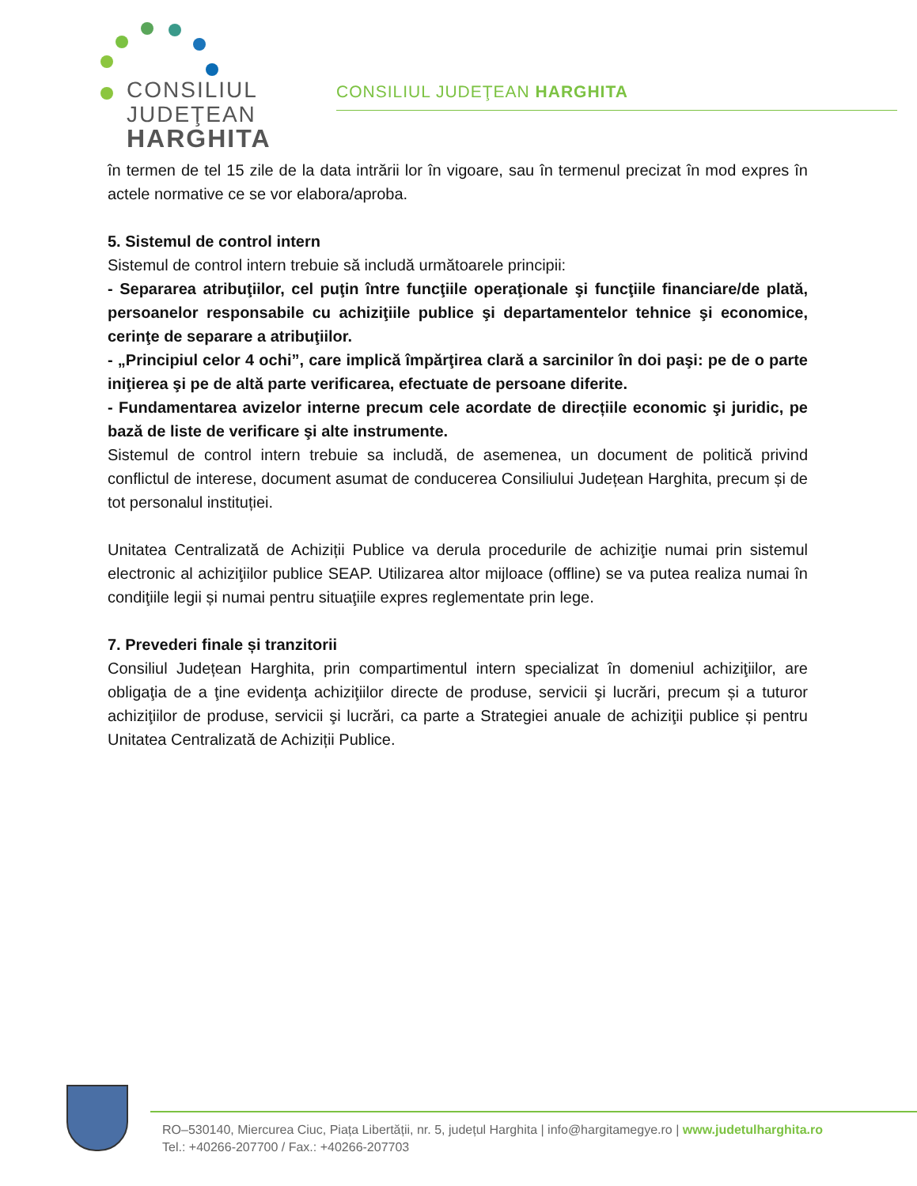CONSILIUL
JUDEŢEAN
HARGHITA
CONSILIUL JUDEŢEAN HARGHITA
în termen de tel 15 zile de la data intrării lor în vigoare, sau în termenul precizat în mod expres în actele normative ce se vor elabora/aproba.
5. Sistemul de control intern
Sistemul de control intern trebuie să includă următoarele principii:
- Separarea atribuţiilor, cel puţin între funcţiile operaţionale şi funcţiile financiare/de plată, persoanelor responsabile cu achiziţiile publice şi departamentelor tehnice şi economice, cerinţe de separare a atribuţiilor.
- „Principiul celor 4 ochi”, care implică împărţirea clară a sarcinilor în doi paşi: pe de o parte iniţierea şi pe de altă parte verificarea, efectuate de persoane diferite.
- Fundamentarea avizelor interne precum cele acordate de direcțiile economic şi juridic, pe bază de liste de verificare şi alte instrumente.
Sistemul de control intern trebuie sa includă, de asemenea, un document de politică privind conflictul de interese, document asumat de conducerea Consiliului Județean Harghita, precum și de tot personalul instituției.
Unitatea Centralizată de Achiziții Publice va derula procedurile de achiziţie numai prin sistemul electronic al achiziţiilor publice SEAP. Utilizarea altor mijloace (offline) se va putea realiza numai în condiţiile legii și numai pentru situaţiile expres reglementate prin lege.
7. Prevederi finale și tranzitorii
Consiliul Județean Harghita, prin compartimentul intern specializat în domeniul achiziţiilor, are obligaţia de a ţine evidenţa achiziţiilor directe de produse, servicii şi lucrări, precum și a tuturor achiziţiilor de produse, servicii şi lucrări, ca parte a Strategiei anuale de achiziţii publice și pentru Unitatea Centralizată de Achiziții Publice.
RO–530140, Miercurea Ciuc, Piața Libertății, nr. 5, județul Harghita | info@hargitamegye.ro | www.judetulharghita.ro
Tel.: +40266-207700 / Fax.: +40266-207703